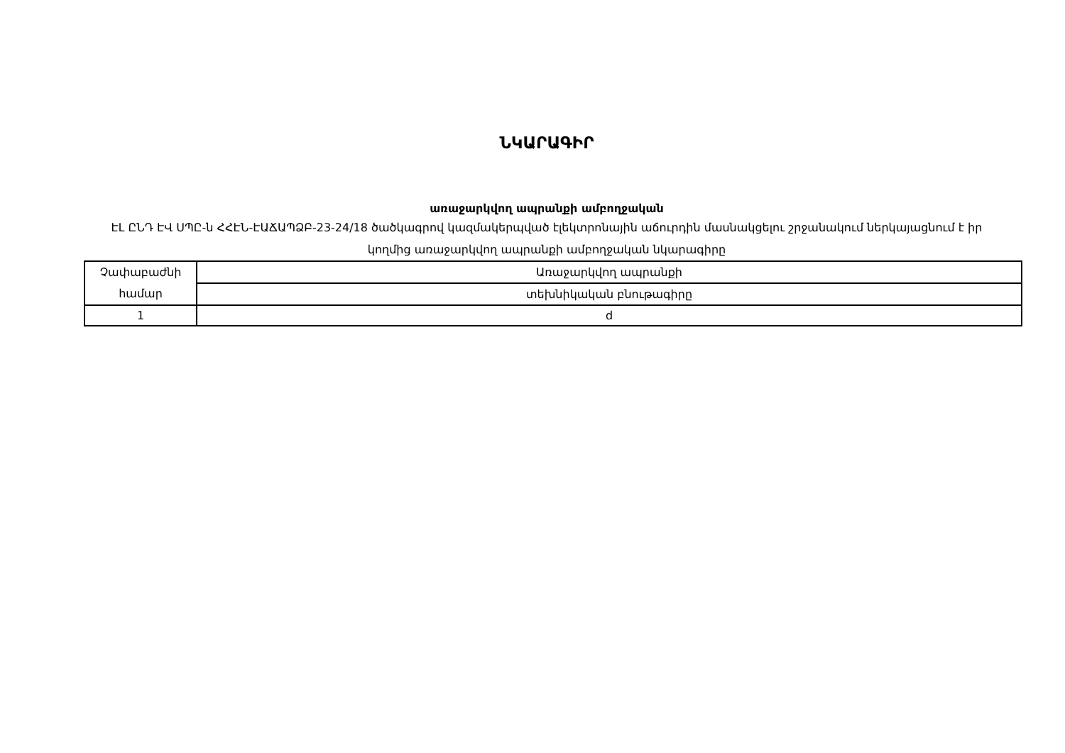ՆԿԱՐԱԳԻՐ
առաջարկվող ապրանքի ամբողջական
ԷԼ ԸՆԴ ԷՎ ՍՊԸ-ն ՀՀԷՆ-ԷԱՃԱՊՁԲ-23-24/18 ծածկագրով կազմակերպված էլեկտրոնային աճուրդին մասնակցելու շրջանակում ներկայացնում է իր կողմից առաջարկվող ապրանքի ամբողջական նկարագիրը
| Չափաբաժնի համար | Առաջարկվող ապրանքի |
| | տեխնիկական բնութագիրը |
| 1 | d |